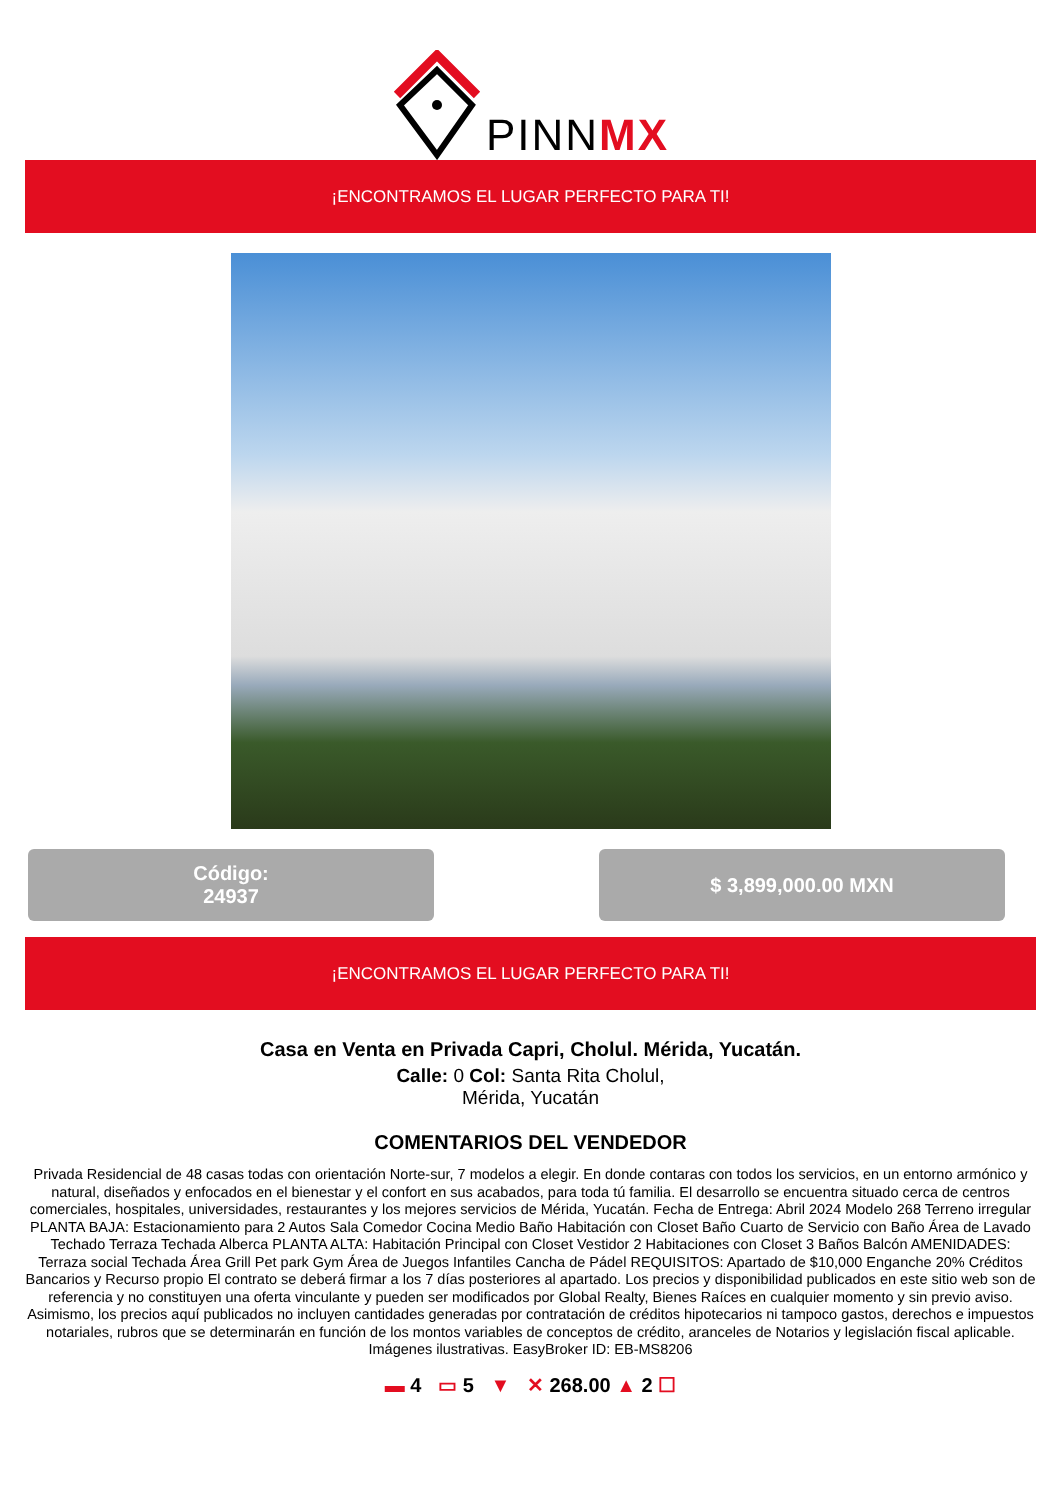PINNMX
¡ENCONTRAMOS EL LUGAR PERFECTO PARA TI!
Código:
24937
$ 3,899,000.00 MXN
¡ENCONTRAMOS EL LUGAR PERFECTO PARA TI!
Casa en Venta en Privada Capri, Cholul. Mérida, Yucatán.
Calle: 0 Col: Santa Rita Cholul,
Mérida, Yucatán
COMENTARIOS DEL VENDEDOR
Privada Residencial de 48 casas todas con orientación Norte-sur, 7 modelos a elegir. En donde contaras con todos los servicios, en un entorno armónico y natural, diseñados y enfocados en el bienestar y el confort en sus acabados, para toda tú familia. El desarrollo se encuentra situado cerca de centros comerciales, hospitales, universidades, restaurantes y los mejores servicios de Mérida, Yucatán. Fecha de Entrega: Abril 2024 Modelo 268 Terreno irregular PLANTA BAJA: Estacionamiento para 2 Autos Sala Comedor Cocina Medio Baño Habitación con Closet Baño Cuarto de Servicio con Baño Área de Lavado Techado Terraza Techada Alberca PLANTA ALTA: Habitación Principal con Closet Vestidor 2 Habitaciones con Closet 3 Baños Balcón AMENIDADES: Terraza social Techada Área Grill Pet park Gym Área de Juegos Infantiles Cancha de Pádel REQUISITOS: Apartado de $10,000 Enganche 20% Créditos Bancarios y Recurso propio El contrato se deberá firmar a los 7 días posteriores al apartado. Los precios y disponibilidad publicados en este sitio web son de referencia y no constituyen una oferta vinculante y pueden ser modificados por Global Realty, Bienes Raíces en cualquier momento y sin previo aviso. Asimismo, los precios aquí publicados no incluyen cantidades generadas por contratación de créditos hipotecarios ni tampoco gastos, derechos e impuestos notariales, rubros que se determinarán en función de los montos variables de conceptos de crédito, aranceles de Notarios y legislación fiscal aplicable. Imágenes ilustrativas. EasyBroker ID: EB-MS8206
▬ 4 ▭ 5 ▼ ✕ 268.00 ▲ 2 ☐